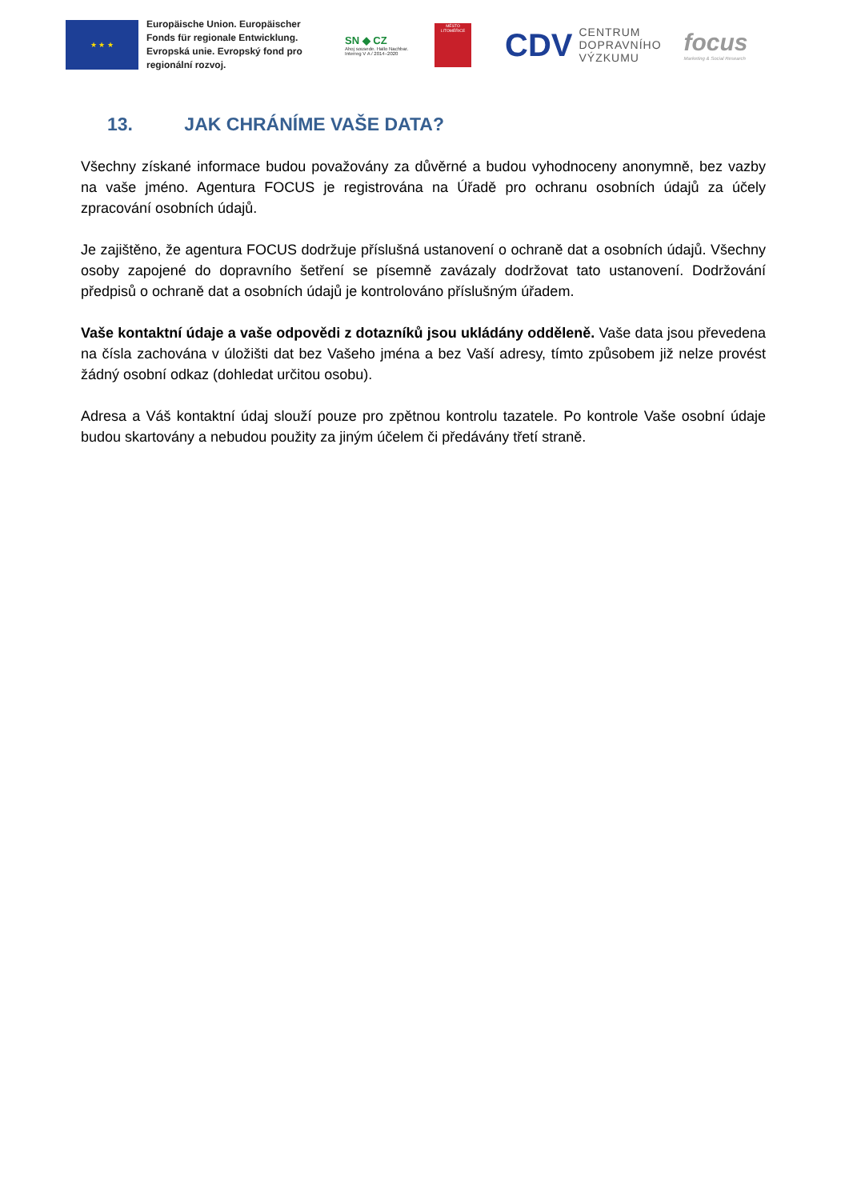★ ★ ★
Europäische Union. Europäischer Fonds für regionale Entwicklung. Evropská unie. Evropský fond pro regionální rozvoj.
SN ◆ CZ
Ahoj sousede. Hallo Nachbar. Interreg V A / 2014–2020
MĚSTO LITOMĚŘICE
CDV CENTRUM
DOPRAVNÍHO
VÝZKUMU
focus
Marketing & Social Research
13. JAK CHRÁNÍME VAŠE DATA?
Všechny získané informace budou považovány za důvěrné a budou vyhodnoceny anonymně, bez vazby na vaše jméno. Agentura FOCUS je registrována na Úřadě pro ochranu osobních údajů za účely zpracování osobních údajů.
Je zajištěno, že agentura FOCUS dodržuje příslušná ustanovení o ochraně dat a osobních údajů. Všechny osoby zapojené do dopravního šetření se písemně zavázaly dodržovat tato ustanovení. Dodržování předpisů o ochraně dat a osobních údajů je kontrolováno příslušným úřadem.
Vaše kontaktní údaje a vaše odpovědi z dotazníků jsou ukládány odděleně. Vaše data jsou převedena na čísla zachována v úložišti dat bez Vašeho jména a bez Vaší adresy, tímto způsobem již nelze provést žádný osobní odkaz (dohledat určitou osobu).
Adresa a Váš kontaktní údaj slouží pouze pro zpětnou kontrolu tazatele. Po kontrole Vaše osobní údaje budou skartovány a nebudou použity za jiným účelem či předávány třetí straně.